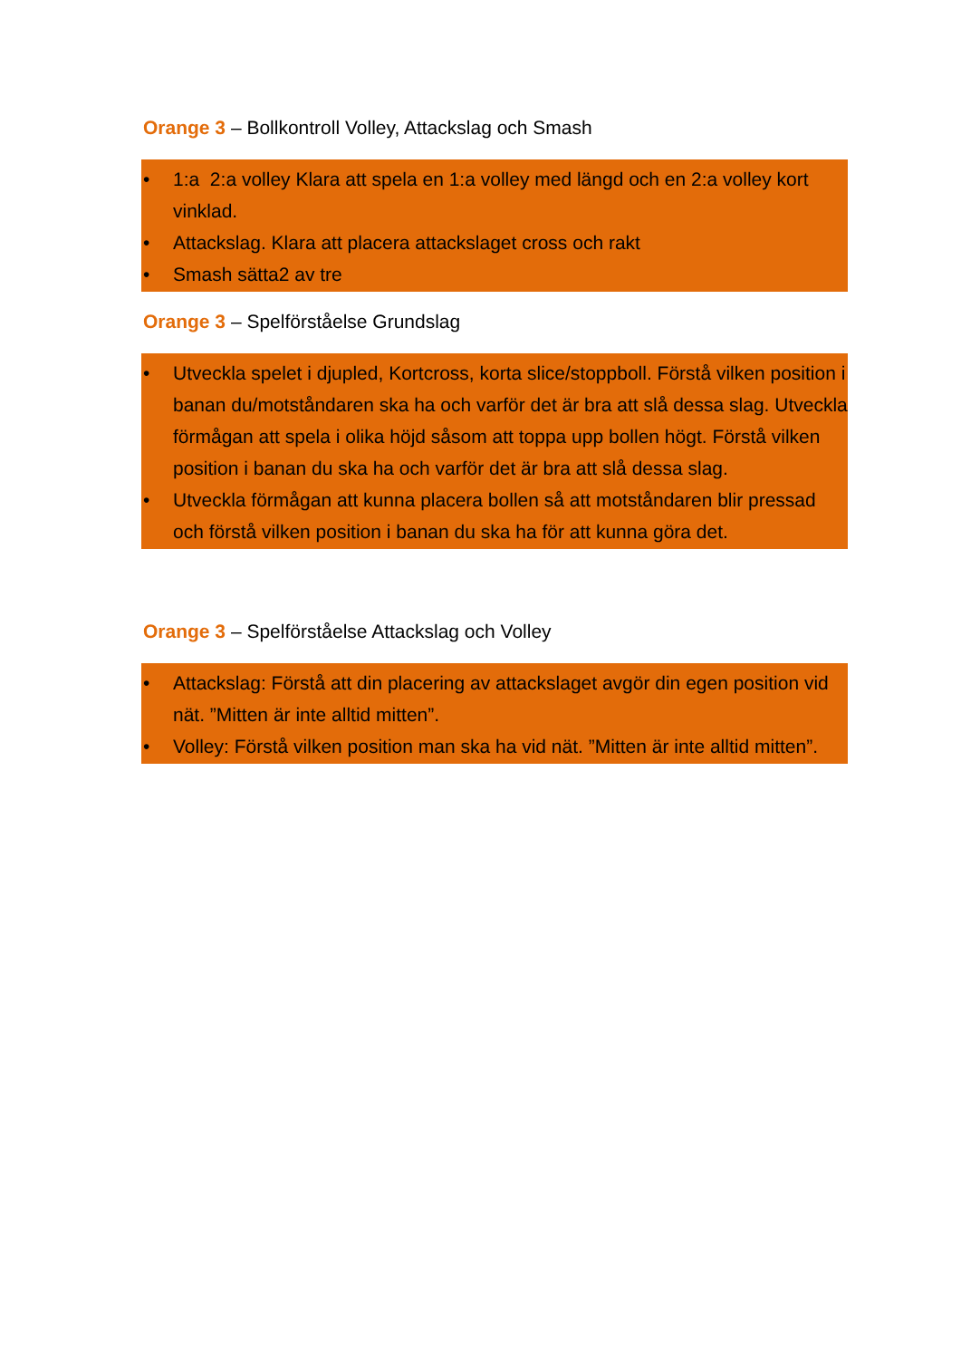Orange 3 – Bollkontroll Volley, Attackslag och Smash
• 1:a 2:a volley Klara att spela en 1:a volley med längd och en 2:a volley kort vinklad.
• Attackslag. Klara att placera attackslaget cross och rakt
• Smash sätta2 av tre
Orange 3 – Spelförståelse Grundslag
• Utveckla spelet i djupled, Kortcross, korta slice/stoppboll. Förstå vilken position i banan du/motståndaren ska ha och varför det är bra att slå dessa slag. Utveckla förmågan att spela i olika höjd såsom att toppa upp bollen högt. Förstå vilken position i banan du ska ha och varför det är bra att slå dessa slag.
• Utveckla förmågan att kunna placera bollen så att motståndaren blir pressad och förstå vilken position i banan du ska ha för att kunna göra det.
Orange 3 – Spelförståelse Attackslag och Volley
• Attackslag: Förstå att din placering av attackslaget avgör din egen position vid nät. ”Mitten är inte alltid mitten”.
• Volley: Förstå vilken position man ska ha vid nät. ”Mitten är inte alltid mitten”.